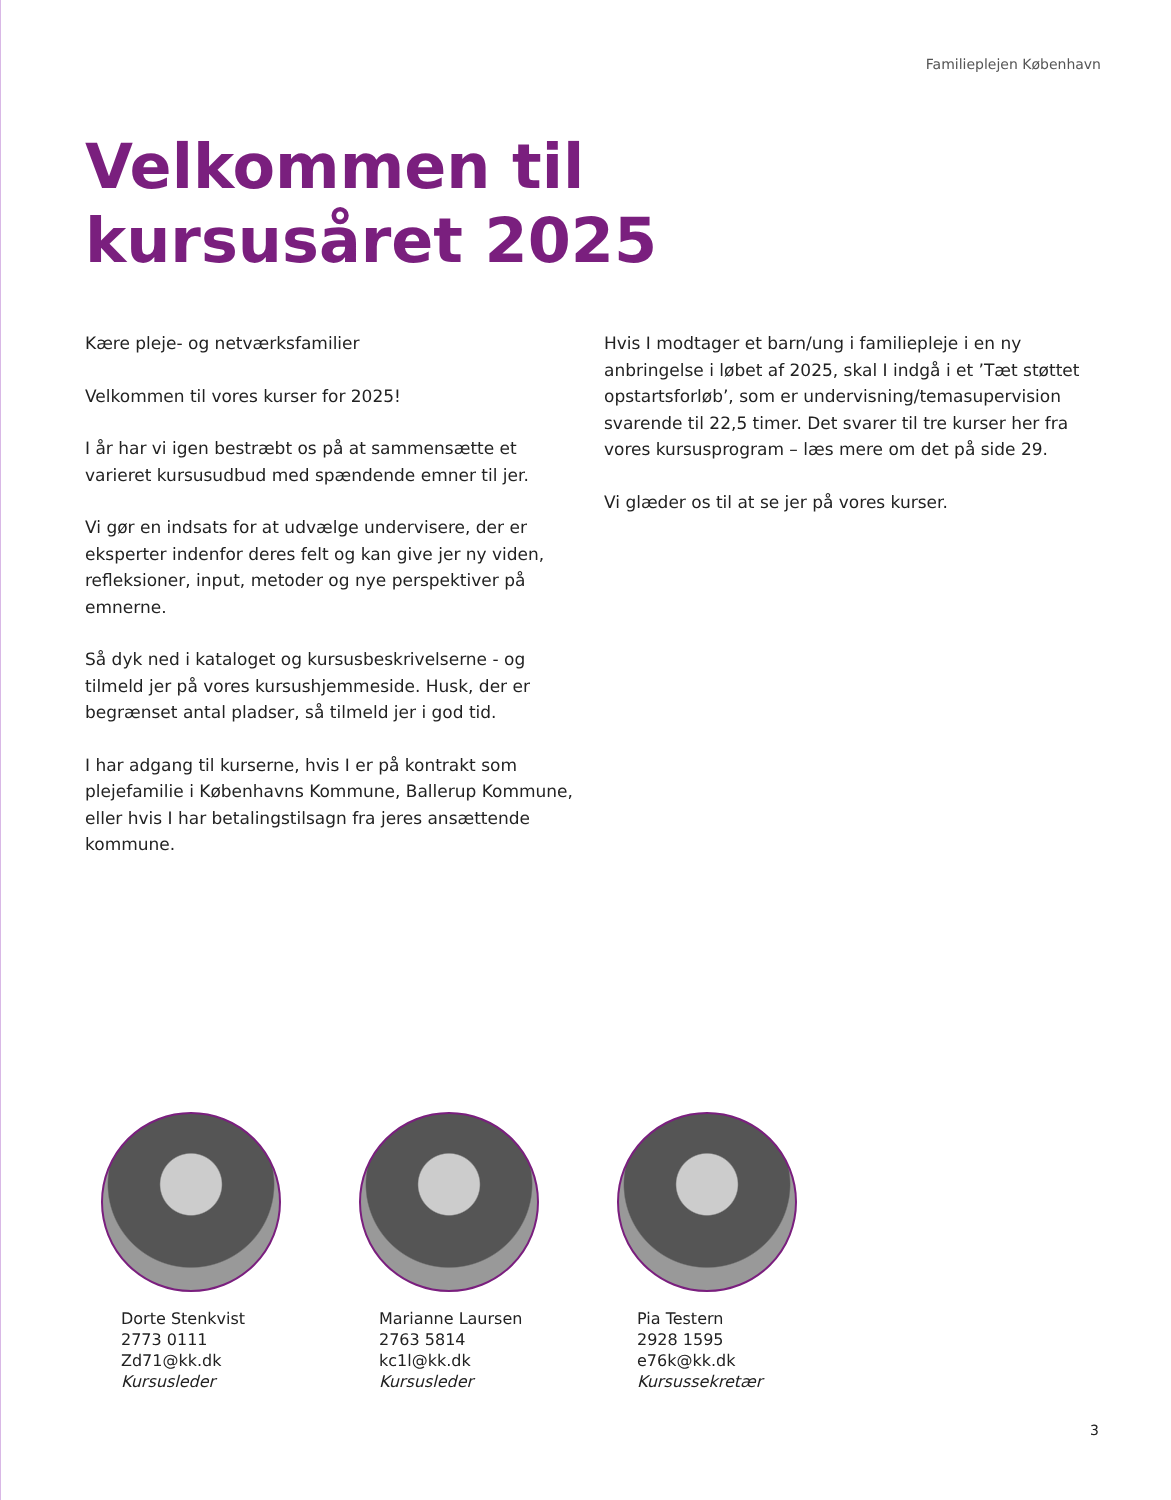Familieplejen København
Velkommen til
kursusåret 2025
Kære pleje- og netværksfamilier
Velkommen til vores kurser for 2025!
I år har vi igen bestræbt os på at sammensætte et varieret kursusudbud med spændende emner til jer.
Vi gør en indsats for at udvælge undervisere, der er eksperter indenfor deres felt og kan give jer ny viden, refleksioner, input, metoder og nye perspektiver på emnerne.
Så dyk ned i kataloget og kursusbeskrivelserne - og tilmeld jer på vores kursushjemmeside. Husk, der er begrænset antal pladser, så tilmeld jer i god tid.
I har adgang til kurserne, hvis I er på kontrakt som plejefamilie i Københavns Kommune, Ballerup Kommune, eller hvis I har betalingstilsagn fra jeres ansættende kommune.
Hvis I modtager et barn/ung i familiepleje i en ny anbringelse i løbet af 2025, skal I indgå i et ’Tæt støttet opstartsforløb’, som er undervisning/temasupervision svarende til 22,5 timer. Det svarer til tre kurser her fra vores kursusprogram – læs mere om det på side 29.
Vi glæder os til at se jer på vores kurser.
Dorte Stenkvist
2773 0111
Zd71@kk.dk
Kursusleder
Marianne Laursen
2763 5814
kc1l@kk.dk
Kursusleder
Pia Testern
2928 1595
e76k@kk.dk
Kursussekretær
3